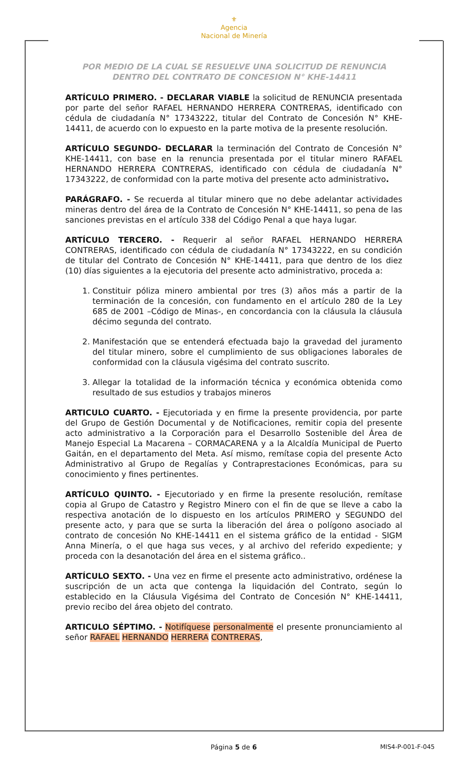⚜
Agencia
Nacional de Minería
POR MEDIO DE LA CUAL SE RESUELVE UNA SOLICITUD DE RENUNCIA
DENTRO DEL CONTRATO DE CONCESION N° KHE-14411
ARTÍCULO PRIMERO. - DECLARAR VIABLE la solicitud de RENUNCIA presentada por parte del señor RAFAEL HERNANDO HERRERA CONTRERAS, identificado con cédula de ciudadanía N° 17343222, titular del Contrato de Concesión N° KHE-14411, de acuerdo con lo expuesto en la parte motiva de la presente resolución.
ARTÍCULO SEGUNDO- DECLARAR la terminación del Contrato de Concesión N° KHE-14411, con base en la renuncia presentada por el titular minero RAFAEL HERNANDO HERRERA CONTRERAS, identificado con cédula de ciudadanía N° 17343222, de conformidad con la parte motiva del presente acto administrativo.
PARÁGRAFO. - Se recuerda al titular minero que no debe adelantar actividades mineras dentro del área de la Contrato de Concesión N° KHE-14411, so pena de las sanciones previstas en el artículo 338 del Código Penal a que haya lugar.
ARTÍCULO TERCERO. - Requerir al señor RAFAEL HERNANDO HERRERA CONTRERAS, identificado con cédula de ciudadanía N° 17343222, en su condición de titular del Contrato de Concesión N° KHE-14411, para que dentro de los diez (10) días siguientes a la ejecutoria del presente acto administrativo, proceda a:
1. Constituir póliza minero ambiental por tres (3) años más a partir de la terminación de la concesión, con fundamento en el artículo 280 de la Ley 685 de 2001 –Código de Minas-, en concordancia con la cláusula la cláusula décimo segunda del contrato.
2. Manifestación que se entenderá efectuada bajo la gravedad del juramento del titular minero, sobre el cumplimiento de sus obligaciones laborales de conformidad con la cláusula vigésima del contrato suscrito.
3. Allegar la totalidad de la información técnica y económica obtenida como resultado de sus estudios y trabajos mineros
ARTICULO CUARTO. - Ejecutoriada y en firme la presente providencia, por parte del Grupo de Gestión Documental y de Notificaciones, remitir copia del presente acto administrativo a la Corporación para el Desarrollo Sostenible del Área de Manejo Especial La Macarena – CORMACARENA y a la Alcaldía Municipal de Puerto Gaitán, en el departamento del Meta. Así mismo, remítase copia del presente Acto Administrativo al Grupo de Regalías y Contraprestaciones Económicas, para su conocimiento y fines pertinentes.
ARTÍCULO QUINTO. - Ejecutoriado y en firme la presente resolución, remítase copia al Grupo de Catastro y Registro Minero con el fin de que se lleve a cabo la respectiva anotación de lo dispuesto en los artículos PRIMERO y SEGUNDO del presente acto, y para que se surta la liberación del área o polígono asociado al contrato de concesión No KHE-14411 en el sistema gráfico de la entidad - SIGM Anna Minería, o el que haga sus veces, y al archivo del referido expediente; y proceda con la desanotación del área en el sistema gráfico..
ARTÍCULO SEXTO. - Una vez en firme el presente acto administrativo, ordénese la suscripción de un acta que contenga la liquidación del Contrato, según lo establecido en la Cláusula Vigésima del Contrato de Concesión N° KHE-14411, previo recibo del área objeto del contrato.
ARTICULO SÉPTIMO. - Notifíquese personalmente el presente pronunciamiento al señor RAFAEL HERNANDO HERRERA CONTRERAS,
Página 5 de 6 MIS4-P-001-F-045